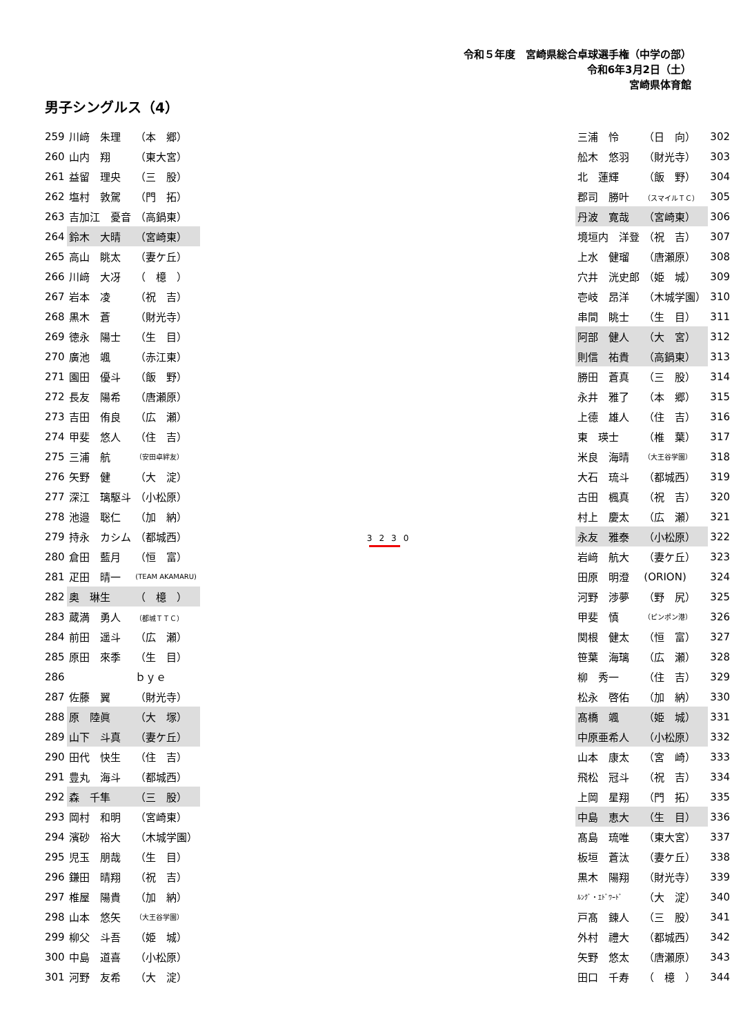令和５年度　宮崎県総合卓球選手権（中学の部）
令和6年3月2日（土）
宮崎県体育館
男子シングルス（4）
| 259 | 川﨑 朱理 | （本 郷） |
| 260 | 山内 翔 | （東大宮） |
| 261 | 益留 理央 | （三 股） |
| 262 | 塩村 敦駕 | （門 拓） |
| 263 | 吉加江 憂音 | （高鍋東） |
| 264 | 鈴木 大晴 | （宮崎東） |
| 265 | 高山 眺太 | （妻ケ丘） |
| 266 | 川﨑 大冴 | （ 檍 ） |
| 267 | 岩本 凌 | （祝 吉） |
| 268 | 黒木 蒼 | （財光寺） |
| 269 | 徳永 陽士 | （生 目） |
| 270 | 廣池 颯 | （赤江東） |
| 271 | 園田 優斗 | （飯 野） |
| 272 | 長友 陽希 | （唐瀬原） |
| 273 | 吉田 侑良 | （広 瀬） |
| 274 | 甲斐 悠人 | （住 吉） |
| 275 | 三浦 航 | （安田卓絆友） |
| 276 | 矢野 健 | （大 淀） |
| 277 | 深江 璃駆斗 | （小松原） |
| 278 | 池邉 聡仁 | （加 納） |
| 279 | 持永 カシム | （都城西） |
| 280 | 倉田 藍月 | （恒 富） |
| 281 | 疋田 晴一 | (TEAM AKAMARU) |
| 282 | 奥 琳生 | （ 檍 ） |
| 283 | 蔵満 勇人 | （都城ＴＴＣ） |
| 284 | 前田 遥斗 | （広 瀬） |
| 285 | 原田 來季 | （生 目） |
| 286 | | ｂｙｅ |
| 287 | 佐藤 翼 | （財光寺） |
| 288 | 原 陸眞 | （大 塚） |
| 289 | 山下 斗真 | （妻ケ丘） |
| 290 | 田代 快生 | （住 吉） |
| 291 | 豊丸 海斗 | （都城西） |
| 292 | 森 千隼 | （三 股） |
| 293 | 岡村 和明 | （宮崎東） |
| 294 | 濱砂 裕大 | （木城学園） |
| 295 | 児玉 朋哉 | （生 目） |
| 296 | 鎌田 晴翔 | （祝 吉） |
| 297 | 椎屋 陽貴 | （加 納） |
| 298 | 山本 悠矢 | （大王谷学園） |
| 299 | 柳父 斗吾 | （姫 城） |
| 300 | 中島 道喜 | （小松原） |
| 301 | 河野 友希 | （大 淀） |
3230
| 三浦 怜 | （日 向） | 302 |
| 舩木 悠羽 | （財光寺） | 303 |
| 北 蓮輝 | （飯 野） | 304 |
| 郡司 勝叶 | （スマイルＴＣ） | 305 |
| 丹波 寛哉 | （宮崎東） | 306 |
| 境垣内 洋登 | （祝 吉） | 307 |
| 上水 健瑠 | （唐瀬原） | 308 |
| 穴井 洸史郎 | （姫 城） | 309 |
| 壱岐 昂洋 | （木城学園） | 310 |
| 串間 眺士 | （生 目） | 311 |
| 阿部 健人 | （大 宮） | 312 |
| 則信 祐貴 | （高鍋東） | 313 |
| 勝田 蒼真 | （三 股） | 314 |
| 永井 雅了 | （本 郷） | 315 |
| 上德 雄人 | （住 吉） | 316 |
| 東 瑛士 | （椎 葉） | 317 |
| 米良 海晴 | （大王谷学園） | 318 |
| 大石 琉斗 | （都城西） | 319 |
| 古田 楓真 | （祝 吉） | 320 |
| 村上 慶太 | （広 瀬） | 321 |
| 永友 雅泰 | （小松原） | 322 |
| 岩﨑 航大 | （妻ケ丘） | 323 |
| 田原 明澄 | (ORION) | 324 |
| 河野 渉夢 | （野 尻） | 325 |
| 甲斐 慎 | （ピンポン港） | 326 |
| 関根 健太 | （恒 富） | 327 |
| 笹葉 海璃 | （広 瀬） | 328 |
| 柳 秀一 | （住 吉） | 329 |
| 松永 啓佑 | （加 納） | 330 |
| 髙橋 颯 | （姫 城） | 331 |
| 中原亜希人 | （小松原） | 332 |
| 山本 康太 | （宮 崎） | 333 |
| 飛松 冠斗 | （祝 吉） | 334 |
| 上岡 星翔 | （門 拓） | 335 |
| 中島 恵大 | （生 目） | 336 |
| 髙島 琉唯 | （東大宮） | 337 |
| 板垣 蒼汰 | （妻ケ丘） | 338 |
| 黒木 陽翔 | （財光寺） | 339 |
| ﾙﾝｸﾞ・ｴﾄﾞﾜｰﾄﾞ | （大 淀） | 340 |
| 戸髙 錬人 | （三 股） | 341 |
| 外村 禮大 | （都城西） | 342 |
| 矢野 悠太 | （唐瀬原） | 343 |
| 田口 千寿 | （ 檍 ） | 344 |